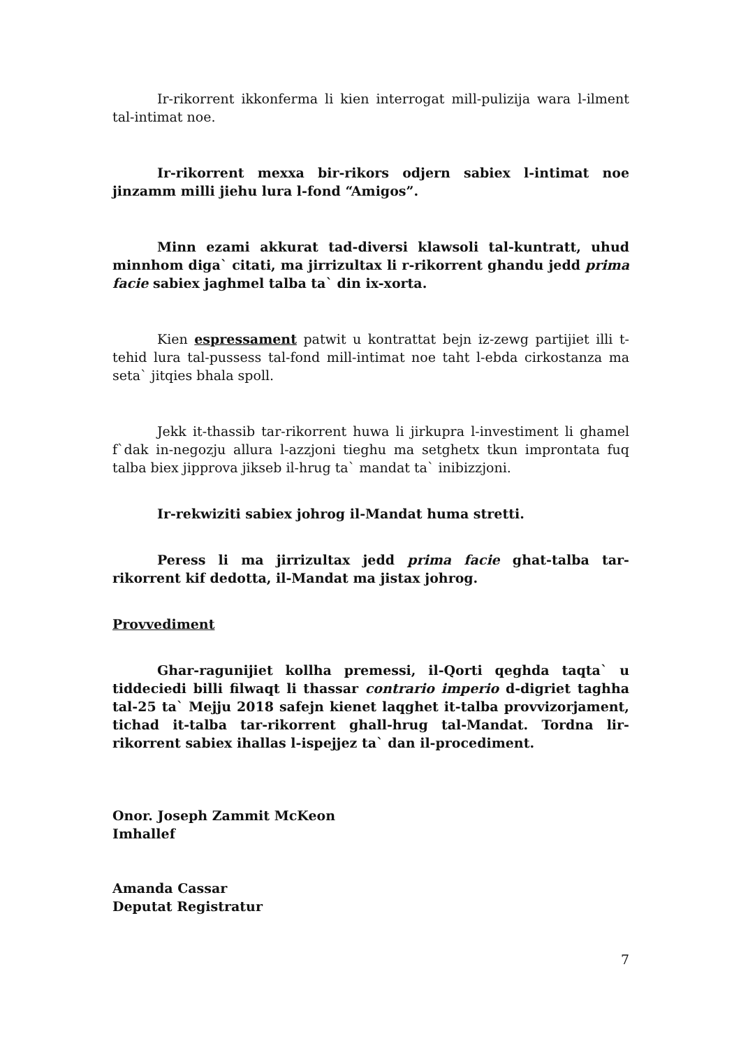Ir-rikorrent ikkonferma li kien interrogat mill-pulizija wara l-ilment tal-intimat noe.
Ir-rikorrent mexxa bir-rikors odjern sabiex l-intimat noe jinzamm milli jiehu lura l-fond “Amigos”.
Minn ezami akkurat tad-diversi klawsoli tal-kuntratt, uhud minnhom diga` citati, ma jirrizultax li r-rikorrent ghandu jedd prima facie sabiex jaghmel talba ta` din ix-xorta.
Kien espressament patwit u kontrattat bejn iz-zewg partijiet illi t-tehid lura tal-pussess tal-fond mill-intimat noe taht l-ebda cirkostanza ma seta` jitqies bhala spoll.
Jekk it-thassib tar-rikorrent huwa li jirkupra l-investiment li ghamel f`dak in-negozju allura l-azzjoni tieghu ma setghetx tkun improntata fuq talba biex jipprova jikseb il-hrug ta` mandat ta` inibizzjoni.
Ir-rekwiziti sabiex johrog il-Mandat huma stretti.
Peress li ma jirrizultax jedd prima facie ghat-talba tar-rikorrent kif dedotta, il-Mandat ma jistax johrog.
Provvediment
Ghar-ragunijiet kollha premessi, il-Qorti qeghda taqta` u tiddeciedi billi filwaqt li thassar contrario imperio d-digriet taghha tal-25 ta` Mejju 2018 safejn kienet laqghet it-talba provvizorjament, tichad it-talba tar-rikorrent ghall-hrug tal-Mandat. Tordna lir-rikorrent sabiex ihallas l-ispejjez ta` dan il-procediment.
Onor. Joseph Zammit McKeon
Imhallef
Amanda Cassar
Deputat Registratur
7